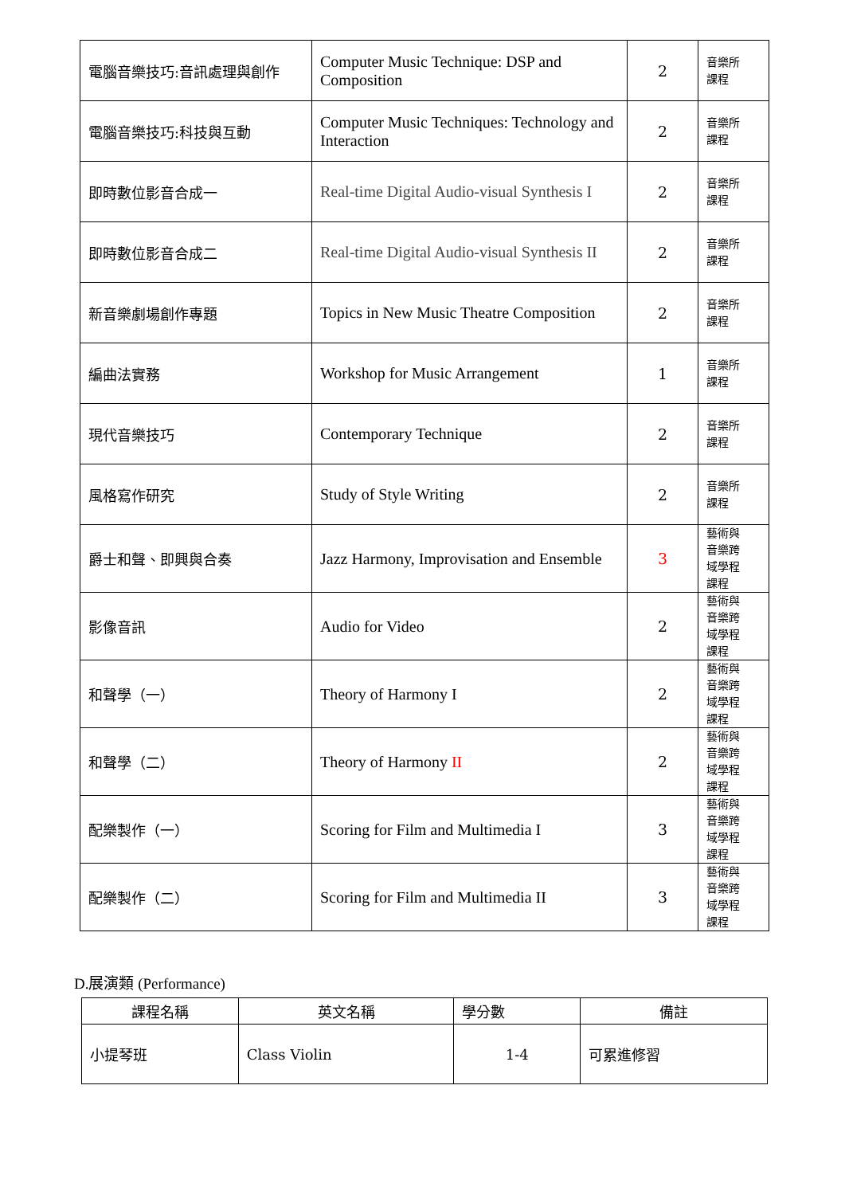| 電腦音樂技巧:音訊處理與創作 | Computer Music Technique: DSP and Composition | 2 | 音樂所 課程 |
| 電腦音樂技巧:科技與互動 | Computer Music Techniques: Technology and Interaction | 2 | 音樂所 課程 |
| 即時數位影音合成一 | Real-time Digital Audio-visual Synthesis I | 2 | 音樂所 課程 |
| 即時數位影音合成二 | Real-time Digital Audio-visual Synthesis II | 2 | 音樂所 課程 |
| 新音樂劇場創作專題 | Topics in New Music Theatre Composition | 2 | 音樂所 課程 |
| 編曲法實務 | Workshop for Music Arrangement | 1 | 音樂所 課程 |
| 現代音樂技巧 | Contemporary Technique | 2 | 音樂所 課程 |
| 風格寫作研究 | Study of Style Writing | 2 | 音樂所 課程 |
| 爵士和聲、即興與合奏 | Jazz Harmony, Improvisation and Ensemble | 3 | 藝術與 音樂跨 域學程 課程 |
| 影像音訊 | Audio for Video | 2 | 藝術與 音樂跨 域學程 課程 |
| 和聲學（一） | Theory of Harmony I | 2 | 藝術與 音樂跨 域學程 課程 |
| 和聲學（二） | Theory of Harmony II | 2 | 藝術與 音樂跨 域學程 課程 |
| 配樂製作（一） | Scoring for Film and Multimedia I | 3 | 藝術與 音樂跨 域學程 課程 |
| 配樂製作（二） | Scoring for Film and Multimedia II | 3 | 藝術與 音樂跨 域學程 課程 |
D.展演類 (Performance)
| 課程名稱 | 英文名稱 | 學分數 | 備註 |
| --- | --- | --- | --- |
| 小提琴班 | Class Violin | 1-4 | 可累進修習 |